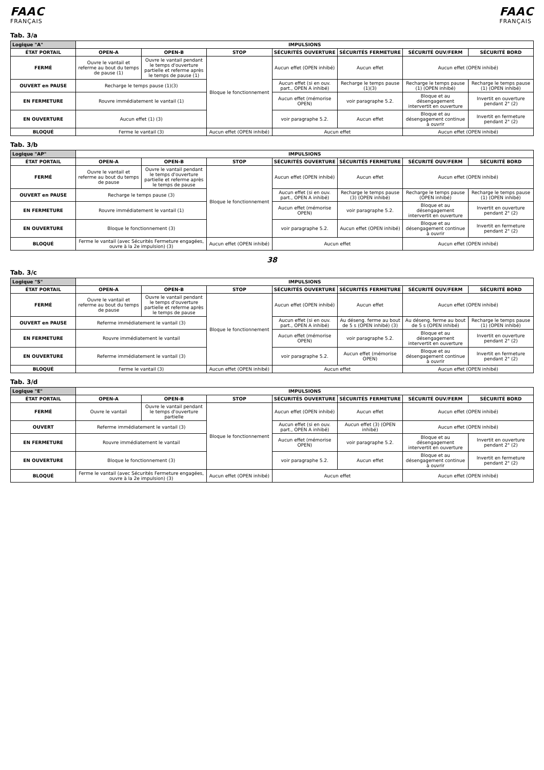FAAC
FRANÇAIS
FAAC
FRANÇAIS
Tab. 3/a
| Logique "A" | IMPULSIONS | | | | | | |
| --- | --- | --- | --- | --- | --- | --- | --- |
| ÉTAT PORTAIL | OPEN-A | OPEN-B | STOP | SÉCURITÉS OUVERTURE | SÉCURITÉS FERMETURE | SÉCURITÉ OUV/FERM | SÉCURITÉ BORD |
| FERMÉ | Ouvre le vantail et referme au bout du temps de pause (1) | Ouvre le vantail pendant le temps d'ouverture partielle et referme après le temps de pause (1) | Bloque le fonctionnement | Aucun effet (OPEN inhibé) | Aucun effet | Aucun effet (OPEN inhibé) | |
| OUVERT en PAUSE | Recharge le temps pause (1)(3) | | | Aucun effet (si en ouv. part., OPEN A inhibé) | Recharge le temps pause (1)(3) | Recharge le temps pause (1) (OPEN inhibé) | Recharge le temps pause (1) (OPEN inhibé) |
| EN FERMETURE | Rouvre immédiatement le vantail (1) | | | Aucun effet (mémorise OPEN) | voir paragraphe 5.2. | Bloque et au désengagement intervertit en ouverture | Invertit en ouverture pendant 2" (2) |
| EN OUVERTURE | Aucun effet (1) (3) | | | voir paragraphe 5.2. | Aucun effet | Bloque et au désengagement continue à ouvrir | Invertit en fermeture pendant 2" (2) |
| BLOQUÉ | Ferme le vantail (3) | | Aucun effet (OPEN inhibé) | Aucun effet | | Aucun effet (OPEN inhibé) | |
Tab. 3/b
| Logique "AP" | IMPULSIONS | | | | | | |
| --- | --- | --- | --- | --- | --- | --- | --- |
| ÉTAT PORTAIL | OPEN-A | OPEN-B | STOP | SÉCURITÉS OUVERTURE | SÉCURITÉS FERMETURE | SÉCURITÉ OUV/FERM | SÉCURITÉ BORD |
| FERMÉ | Ouvre le vantail et referme au bout du temps de pause | Ouvre le vantail pendant le temps d'ouverture partielle et referme après le temps de pause | Bloque le fonctionnement | Aucun effet (OPEN inhibé) | Aucun effet | Aucun effet (OPEN inhibé) | |
| OUVERT en PAUSE | Recharge le temps pause (3) | | | Aucun effet (si en ouv. part., OPEN A inhibé) | Recharge le temps pause (3) (OPEN inhibé) | Recharge le temps pause (OPEN inhibé) | Recharge le temps pause (1) (OPEN inhibé) |
| EN FERMETURE | Rouvre immédiatement le vantail (1) | | | Aucun effet (mémorise OPEN) | voir paragraphe 5.2. | Bloque et au désengagement intervertit en ouverture | Invertit en ouverture pendant 2" (2) |
| EN OUVERTURE | Bloque le fonctionnement (3) | | | voir paragraphe 5.2. | Aucun effet (OPEN inhibé) | Bloque et au désengagement continue à ouvrir | Invertit en fermeture pendant 2" (2) |
| BLOQUÉ | Ferme le vantail (avec Sécurités Fermeture engagées, ouvre à la 2e impulsion) (3) | | Aucun effet (OPEN inhibé) | Aucun effet | | Aucun effet (OPEN inhibé) | |
38
Tab. 3/c
| Logique "S" | IMPULSIONS | | | | | | |
| --- | --- | --- | --- | --- | --- | --- | --- |
| ÉTAT PORTAIL | OPEN-A | OPEN-B | STOP | SÉCURITÉS OUVERTURE | SÉCURITÉS FERMETURE | SÉCURITÉ OUV/FERM | SÉCURITÉ BORD |
| FERMÉ | Ouvre le vantail et referme au bout du temps de pause | Ouvre le vantail pendant le temps d'ouverture partielle et referme après le temps de pause | Bloque le fonctionnement | Aucun effet (OPEN inhibé) | Aucun effet | Aucun effet (OPEN inhibé) | |
| OUVERT en PAUSE | Referme immédiatement le vantail (3) | | | Aucun effet (si en ouv. part., OPEN A inhibé) | Au déseng. ferme au bout de 5 s (OPEN inhibé) (3) | Au déseng. ferme au bout de 5 s (OPEN inhibé) | Recharge le temps pause (1) (OPEN inhibé) |
| EN FERMETURE | Rouvre immédiatement le vantail | | | Aucun effet (mémorise OPEN) | voir paragraphe 5.2. | Bloque et au désengagement intervertit en ouverture | Invertit en ouverture pendant 2" (2) |
| EN OUVERTURE | Referme immédiatement le vantail (3) | | | voir paragraphe 5.2. | Aucun effet (mémorise OPEN) | Bloque et au désengagement continue à ouvrir | Invertit en fermeture pendant 2" (2) |
| BLOQUÉ | Ferme le vantail (3) | | Aucun effet (OPEN inhibé) | Aucun effet | | Aucun effet (OPEN inhibé) | |
Tab. 3/d
| Logique "E" | IMPULSIONS | | | | | | |
| --- | --- | --- | --- | --- | --- | --- | --- |
| ÉTAT PORTAIL | OPEN-A | OPEN-B | STOP | SÉCURITÉS OUVERTURE | SÉCURITÉS FERMETURE | SÉCURITÉ OUV/FERM | SÉCURITÉ BORD |
| FERMÉ | Ouvre le vantail | Ouvre le vantail pendant le temps d'ouverture partielle | Bloque le fonctionnement | Aucun effet (OPEN inhibé) | Aucun effet | Aucun effet (OPEN inhibé) | |
| OUVERT | Referme immédiatement le vantail (3) | | | Aucun effet (si en ouv. part., OPEN A inhibé) | Aucun effet (3) (OPEN inhibé) | Aucun effet (OPEN inhibé) | |
| EN FERMETURE | Rouvre immédiatement le vantail | | | Aucun effet (mémorise OPEN) | voir paragraphe 5.2. | Bloque et au désengagement intervertit en ouverture | Invertit en ouverture pendant 2" (2) |
| EN OUVERTURE | Bloque le fonctionnement (3) | | | voir paragraphe 5.2. | Aucun effet | Bloque et au désengagement continue à ouvrir | Invertit en fermeture pendant 2" (2) |
| BLOQUÉ | Ferme le vantail (avec Sécurités Fermeture engagées, ouvre à la 2e impulsion) (3) | | Aucun effet (OPEN inhibé) | Aucun effet | | Aucun effet (OPEN inhibé) | |